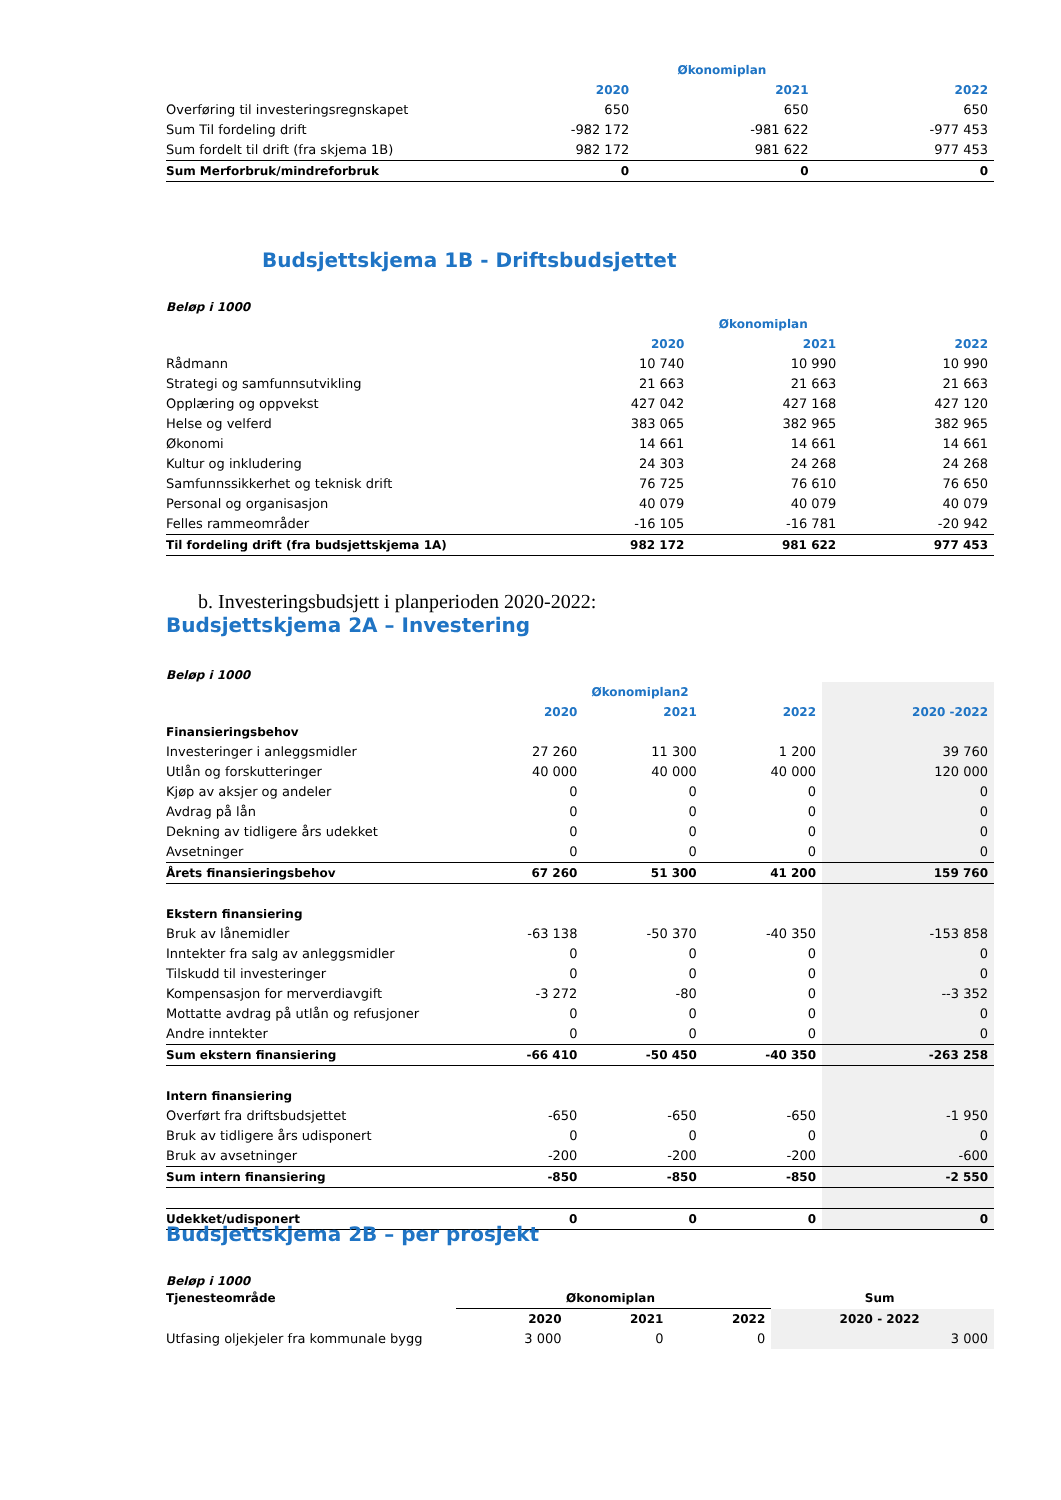| | Økonomiplan | | |
| | 2020 | 2021 | 2022 |
| Overføring til investeringsregnskapet | 650 | 650 | 650 |
| Sum Til fordeling drift | -982 172 | -981 622 | -977 453 |
| Sum fordelt til drift (fra skjema 1B) | 982 172 | 981 622 | 977 453 |
| Sum Merforbruk/mindreforbruk | 0 | 0 | 0 |
Budsjettskjema 1B - Driftsbudsjettet
Beløp i 1000
| | Økonomiplan | | |
| | 2020 | 2021 | 2022 |
| Rådmann | 10 740 | 10 990 | 10 990 |
| Strategi og samfunnsutvikling | 21 663 | 21 663 | 21 663 |
| Opplæring og oppvekst | 427 042 | 427 168 | 427 120 |
| Helse og velferd | 383 065 | 382 965 | 382 965 |
| Økonomi | 14 661 | 14 661 | 14 661 |
| Kultur og inkludering | 24 303 | 24 268 | 24 268 |
| Samfunnssikkerhet og teknisk drift | 76 725 | 76 610 | 76 650 |
| Personal og organisasjon | 40 079 | 40 079 | 40 079 |
| Felles rammeområder | -16 105 | -16 781 | -20 942 |
| Til fordeling drift (fra budsjettskjema 1A) | 982 172 | 981 622 | 977 453 |
b. Investeringsbudsjett i planperioden 2020-2022:
Budsjettskjema 2A – Investering
Beløp i 1000
| | Økonomiplan2 | | | |
| | 2020 | 2021 | 2022 | 2020 -2022 |
| Finansieringsbehov | | | | |
| Investeringer i anleggsmidler | 27 260 | 11 300 | 1 200 | 39 760 |
| Utlån og forskutteringer | 40 000 | 40 000 | 40 000 | 120 000 |
| Kjøp av aksjer og andeler | 0 | 0 | 0 | 0 |
| Avdrag på lån | 0 | 0 | 0 | 0 |
| Dekning av tidligere års udekket | 0 | 0 | 0 | 0 |
| Avsetninger | 0 | 0 | 0 | 0 |
| Årets finansieringsbehov | 67 260 | 51 300 | 41 200 | 159 760 |
| Ekstern finansiering | | | | |
| Bruk av lånemidler | -63 138 | -50 370 | -40 350 | -153 858 |
| Inntekter fra salg av anleggsmidler | 0 | 0 | 0 | 0 |
| Tilskudd til investeringer | 0 | 0 | 0 | 0 |
| Kompensasjon for merverdiavgift | -3 272 | -80 | 0 | --3 352 |
| Mottatte avdrag på utlån og refusjoner | 0 | 0 | 0 | 0 |
| Andre inntekter | 0 | 0 | 0 | 0 |
| Sum ekstern finansiering | -66 410 | -50 450 | -40 350 | -263 258 |
| Intern finansiering | | | | |
| Overført fra driftsbudsjettet | -650 | -650 | -650 | -1 950 |
| Bruk av tidligere års udisponert | 0 | 0 | 0 | 0 |
| Bruk av avsetninger | -200 | -200 | -200 | -600 |
| Sum intern finansiering | -850 | -850 | -850 | -2 550 |
| Udekket/udisponert | 0 | 0 | 0 | 0 |
Budsjettskjema 2B – per prosjekt
Beløp i 1000
| Tjenesteområde | Økonomiplan | | | Sum |
| | 2020 | 2021 | 2022 | 2020 - 2022 |
| Utfasing oljekjeler fra kommunale bygg | 3 000 | 0 | 0 | 3 000 |